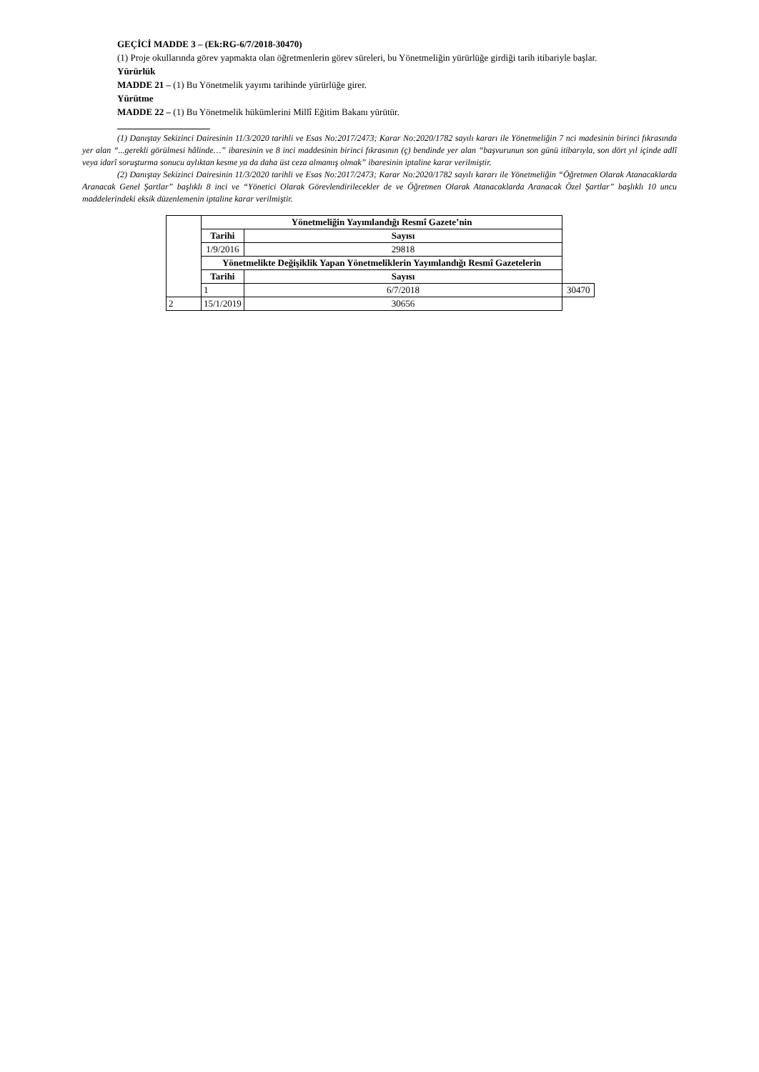GEÇİCİ MADDE 3 – (Ek:RG-6/7/2018-30470)
(1) Proje okullarında görev yapmakta olan öğretmenlerin görev süreleri, bu Yönetmeliğin yürürlüğe girdiği tarih itibariyle başlar.
Yürürlük
MADDE 21 – (1) Bu Yönetmelik yayımı tarihinde yürürlüğe girer.
Yürütme
MADDE 22 – (1) Bu Yönetmelik hükümlerini Millî Eğitim Bakanı yürütür.
(1) Danıştay Sekizinci Dairesinin 11/3/2020 tarihli ve Esas No:2017/2473; Karar No:2020/1782 sayılı kararı ile Yönetmeliğin 7 nci madesinin birinci fıkrasında yer alan “...gerekli görülmesi hâlinde…” ibaresinin ve 8 inci maddesinin birinci fıkrasının (ç) bendinde yer alan “başvurunun son günü itibarıyla, son dört yıl içinde adlî veya idarî soruşturma sonucu aylıktan kesme ya da daha üst ceza almamış olmak” ibaresinin iptaline karar verilmiştir.
(2) Danıştay Sekizinci Dairesinin 11/3/2020 tarihli ve Esas No:2017/2473; Karar No:2020/1782 sayılı kararı ile Yönetmeliğin “Öğretmen Olarak Atanacaklarda Aranacak Genel Şartlar” başlıklı 8 inci ve “Yönetici Olarak Görevlendirilecekler de ve Öğretmen Olarak Atanacaklarda Aranacak Özel Şartlar” başlıklı 10 uncu maddelerindeki eksik düzenlemenin iptaline karar verilmiştir.
| | Yönetmeliğin Yayımlandığı Resmî Gazete’nin | | |
| | Tarihi | Sayısı | |
| | 1/9/2016 | 29818 | |
| | Yönetmelikte Değişiklik Yapan Yönetmeliklerin Yayımlandığı Resmî Gazetelerin | | |
| | Tarihi | Sayısı | |
| | 1 | 6/7/2018 | 30470 |
| 2 | 15/1/2019 | 30656 | |